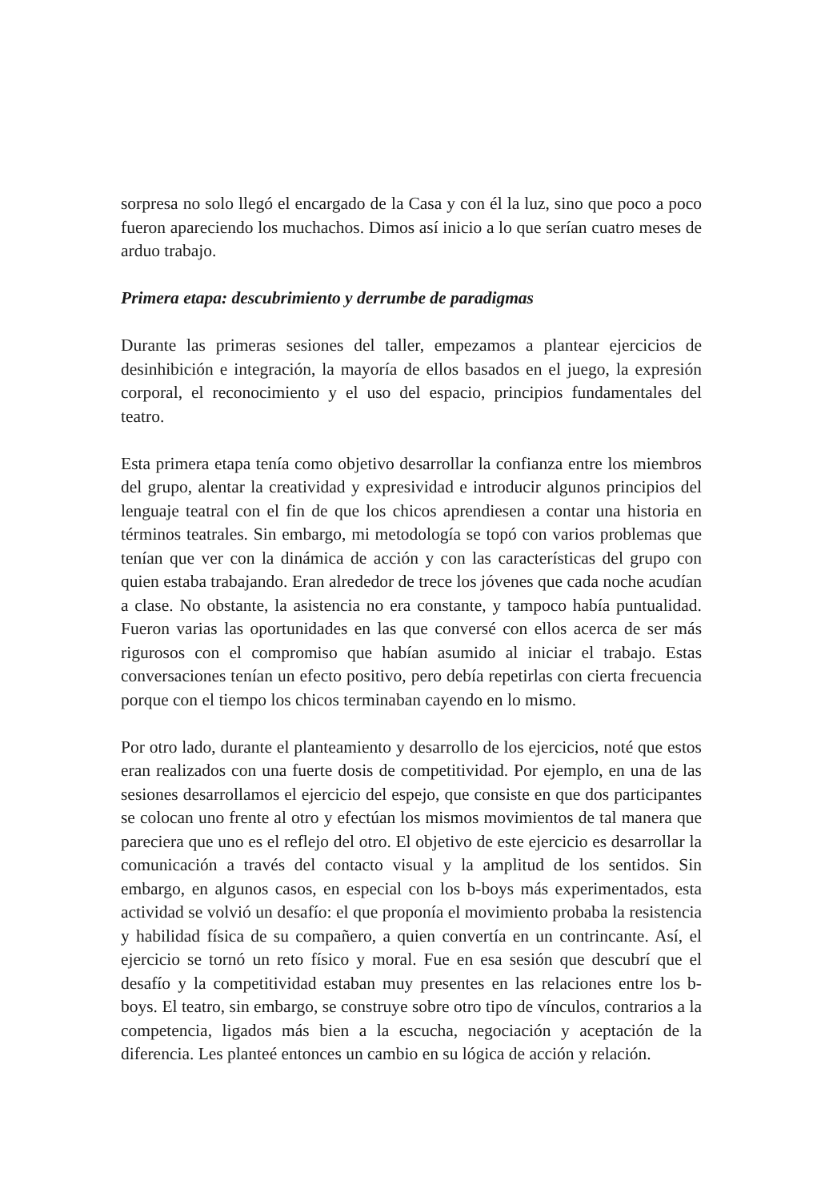sorpresa no solo llegó el encargado de la Casa y con él la luz, sino que poco a poco fueron apareciendo los muchachos. Dimos así inicio a lo que serían cuatro meses de arduo trabajo.
Primera etapa: descubrimiento y derrumbe de paradigmas
Durante las primeras sesiones del taller, empezamos a plantear ejercicios de desinhibición e integración, la mayoría de ellos basados en el juego, la expresión corporal, el reconocimiento y el uso del espacio, principios fundamentales del teatro.
Esta primera etapa tenía como objetivo desarrollar la confianza entre los miembros del grupo, alentar la creatividad y expresividad e introducir algunos principios del lenguaje teatral con el fin de que los chicos aprendiesen a contar una historia en términos teatrales. Sin embargo, mi metodología se topó con varios problemas que tenían que ver con la dinámica de acción y con las características del grupo con quien estaba trabajando. Eran alrededor de trece los jóvenes que cada noche acudían a clase. No obstante, la asistencia no era constante, y tampoco había puntualidad. Fueron varias las oportunidades en las que conversé con ellos acerca de ser más rigurosos con el compromiso que habían asumido al iniciar el trabajo. Estas conversaciones tenían un efecto positivo, pero debía repetirlas con cierta frecuencia porque con el tiempo los chicos terminaban cayendo en lo mismo.
Por otro lado, durante el planteamiento y desarrollo de los ejercicios, noté que estos eran realizados con una fuerte dosis de competitividad. Por ejemplo, en una de las sesiones desarrollamos el ejercicio del espejo, que consiste en que dos participantes se colocan uno frente al otro y efectúan los mismos movimientos de tal manera que pareciera que uno es el reflejo del otro. El objetivo de este ejercicio es desarrollar la comunicación a través del contacto visual y la amplitud de los sentidos. Sin embargo, en algunos casos, en especial con los b-boys más experimentados, esta actividad se volvió un desafío: el que proponía el movimiento probaba la resistencia y habilidad física de su compañero, a quien convertía en un contrincante. Así, el ejercicio se tornó un reto físico y moral. Fue en esa sesión que descubrí que el desafío y la competitividad estaban muy presentes en las relaciones entre los b-boys. El teatro, sin embargo, se construye sobre otro tipo de vínculos, contrarios a la competencia, ligados más bien a la escucha, negociación y aceptación de la diferencia. Les planteé entonces un cambio en su lógica de acción y relación.